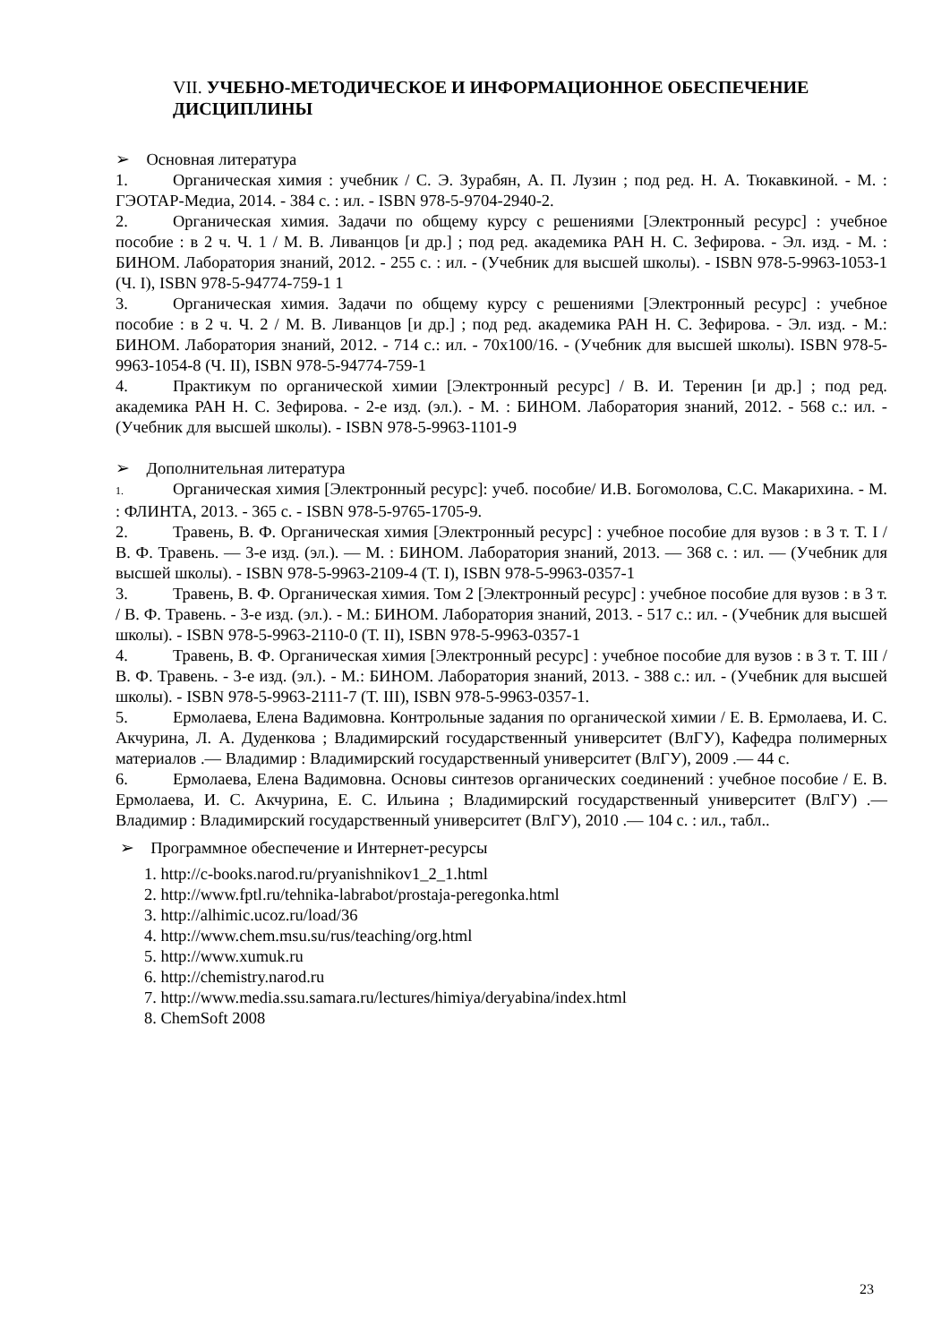VII. УЧЕБНО-МЕТОДИЧЕСКОЕ И ИНФОРМАЦИОННОЕ ОБЕСПЕЧЕНИЕ ДИСЦИПЛИНЫ
➢ Основная литература
1. Органическая химия : учебник / С. Э. Зурабян, А. П. Лузин ; под ред. Н. А. Тюкавкиной. - М. : ГЭОТАР-Медиа, 2014. - 384 с. : ил. - ISBN 978-5-9704-2940-2.
2. Органическая химия. Задачи по общему курсу с решениями [Электронный ресурс] : учебное пособие : в 2 ч. Ч. 1 / М. В. Ливанцов [и др.] ; под ред. академика РАН Н. С. Зефирова. - Эл. изд. - М. : БИНОМ. Лаборатория знаний, 2012. - 255 с. : ил. - (Учебник для высшей школы). - ISBN 978-5-9963-1053-1 (Ч. I), ISBN 978-5-94774-759-1 1
3. Органическая химия. Задачи по общему курсу с решениями [Электронный ресурс] : учебное пособие : в 2 ч. Ч. 2 / М. В. Ливанцов [и др.] ; под ред. академика РАН Н. С. Зефирова. - Эл. изд. - М.: БИНОМ. Лаборатория знаний, 2012. - 714 с.: ил. - 70x100/16. - (Учебник для высшей школы). ISBN 978-5-9963-1054-8 (Ч. II), ISBN 978-5-94774-759-1
4. Практикум по органической химии [Электронный ресурс] / В. И. Теренин [и др.] ; под ред. академика РАН Н. С. Зефирова. - 2-е изд. (эл.). - М. : БИНОМ. Лаборатория знаний, 2012. - 568 с.: ил. - (Учебник для высшей школы). - ISBN 978-5-9963-1101-9
➢ Дополнительная литература
1. Органическая химия [Электронный ресурс]: учеб. пособие/ И.В. Богомолова, С.С. Макарихина. - М. : ФЛИНТА, 2013. - 365 с. - ISBN 978-5-9765-1705-9.
2. Травень, В. Ф. Органическая химия [Электронный ресурс] : учебное пособие для вузов : в 3 т. Т. I / В. Ф. Травень. — 3-е изд. (эл.). — М. : БИНОМ. Лаборатория знаний, 2013. — 368 с. : ил. — (Учебник для высшей школы). - ISBN 978-5-9963-2109-4 (Т. I), ISBN 978-5-9963-0357-1
3. Травень, В. Ф. Органическая химия. Том 2 [Электронный ресурс] : учебное пособие для вузов : в 3 т. / В. Ф. Травень. - 3-е изд. (эл.). - М.: БИНОМ. Лаборатория знаний, 2013. - 517 с.: ил. - (Учебник для высшей школы). - ISBN 978-5-9963-2110-0 (Т. II), ISBN 978-5-9963-0357-1
4. Травень, В. Ф. Органическая химия [Электронный ресурс] : учебное пособие для вузов : в 3 т. Т. III / В. Ф. Травень. - 3-е изд. (эл.). - М.: БИНОМ. Лаборатория знаний, 2013. - 388 с.: ил. - (Учебник для высшей школы). - ISBN 978-5-9963-2111-7 (Т. III), ISBN 978-5-9963-0357-1.
5. Ермолаева, Елена Вадимовна. Контрольные задания по органической химии / Е. В. Ермолаева, И. С. Акчурина, Л. А. Дуденкова ; Владимирский государственный университет (ВлГУ), Кафедра полимерных материалов .— Владимир : Владимирский государственный университет (ВлГУ), 2009 .— 44 с.
6. Ермолаева, Елена Вадимовна. Основы синтезов органических соединений : учебное пособие / Е. В. Ермолаева, И. С. Акчурина, Е. С. Ильина ; Владимирский государственный университет (ВлГУ) .— Владимир : Владимирский государственный университет (ВлГУ), 2010 .— 104 с. : ил., табл..
➢ Программное обеспечение и Интернет-ресурсы
1. http://c-books.narod.ru/pryanishnikov1_2_1.html
2. http://www.fptl.ru/tehnika-labrabot/prostaja-peregonka.html
3. http://alhimic.ucoz.ru/load/36
4. http://www.chem.msu.su/rus/teaching/org.html
5. http://www.xumuk.ru
6. http://chemistry.narod.ru
7. http://www.media.ssu.samara.ru/lectures/himiya/deryabina/index.html
8. ChemSoft 2008
23